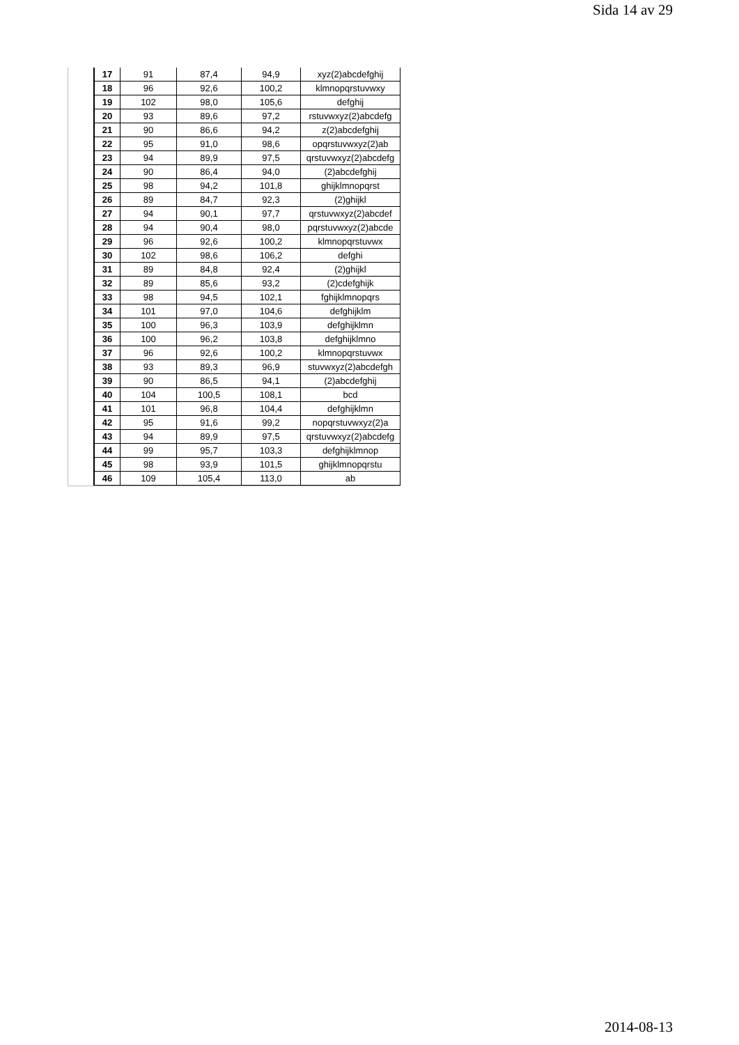Sida 14 av 29
| 17 | 91 | 87,4 | 94,9 | xyz(2)abcdefghij |
| 18 | 96 | 92,6 | 100,2 | klmnopqrstuvwxy |
| 19 | 102 | 98,0 | 105,6 | defghij |
| 20 | 93 | 89,6 | 97,2 | rstuvwxyz(2)abcdefg |
| 21 | 90 | 86,6 | 94,2 | z(2)abcdefghij |
| 22 | 95 | 91,0 | 98,6 | opqrstuvwxyz(2)ab |
| 23 | 94 | 89,9 | 97,5 | qrstuvwxyz(2)abcdefg |
| 24 | 90 | 86,4 | 94,0 | (2)abcdefghij |
| 25 | 98 | 94,2 | 101,8 | ghijklmnopqrst |
| 26 | 89 | 84,7 | 92,3 | (2)ghijkl |
| 27 | 94 | 90,1 | 97,7 | qrstuvwxyz(2)abcdef |
| 28 | 94 | 90,4 | 98,0 | pqrstuvwxyz(2)abcde |
| 29 | 96 | 92,6 | 100,2 | klmnopqrstuvwx |
| 30 | 102 | 98,6 | 106,2 | defghi |
| 31 | 89 | 84,8 | 92,4 | (2)ghijkl |
| 32 | 89 | 85,6 | 93,2 | (2)cdefghijk |
| 33 | 98 | 94,5 | 102,1 | fghijklmnopqrs |
| 34 | 101 | 97,0 | 104,6 | defghijklm |
| 35 | 100 | 96,3 | 103,9 | defghijklmn |
| 36 | 100 | 96,2 | 103,8 | defghijklmno |
| 37 | 96 | 92,6 | 100,2 | klmnopqrstuvwx |
| 38 | 93 | 89,3 | 96,9 | stuvwxyz(2)abcdefgh |
| 39 | 90 | 86,5 | 94,1 | (2)abcdefghij |
| 40 | 104 | 100,5 | 108,1 | bcd |
| 41 | 101 | 96,8 | 104,4 | defghijklmn |
| 42 | 95 | 91,6 | 99,2 | nopqrstuvwxyz(2)a |
| 43 | 94 | 89,9 | 97,5 | qrstuvwxyz(2)abcdefg |
| 44 | 99 | 95,7 | 103,3 | defghijklmnop |
| 45 | 98 | 93,9 | 101,5 | ghijklmnopqrstu |
| 46 | 109 | 105,4 | 113,0 | ab |
2014-08-13